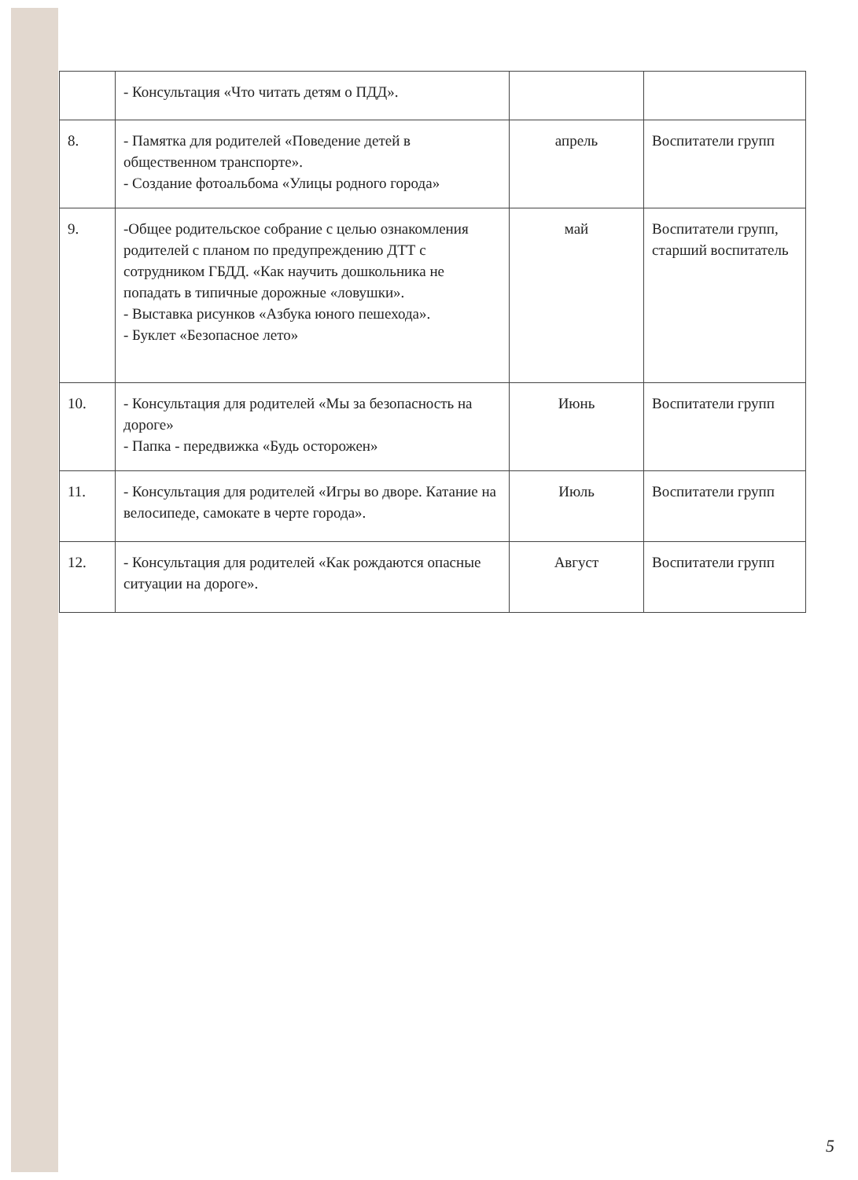| | - Консультация «Что читать детям о ПДД». | | |
| 8. | - Памятка для родителей «Поведение детей в общественном транспорте». - Создание фотоальбома «Улицы родного города» | апрель | Воспитатели групп |
| 9. | -Общее родительское собрание с целью ознакомления родителей с планом по предупреждению ДТТ с сотрудником ГБДД. «Как научить дошкольника не попадать в типичные дорожные «ловушки». - Выставка рисунков «Азбука юного пешехода». - Буклет «Безопасное лето» | май | Воспитатели групп, старший воспитатель |
| 10. | - Консультация для родителей «Мы за безопасность на дороге» - Папка - передвижка «Будь осторожен» | Июнь | Воспитатели групп |
| 11. | - Консультация для родителей «Игры во дворе. Катание на велосипеде, самокате в черте города». | Июль | Воспитатели групп |
| 12. | - Консультация для родителей «Как рождаются опасные ситуации на дороге». | Август | Воспитатели групп |
5